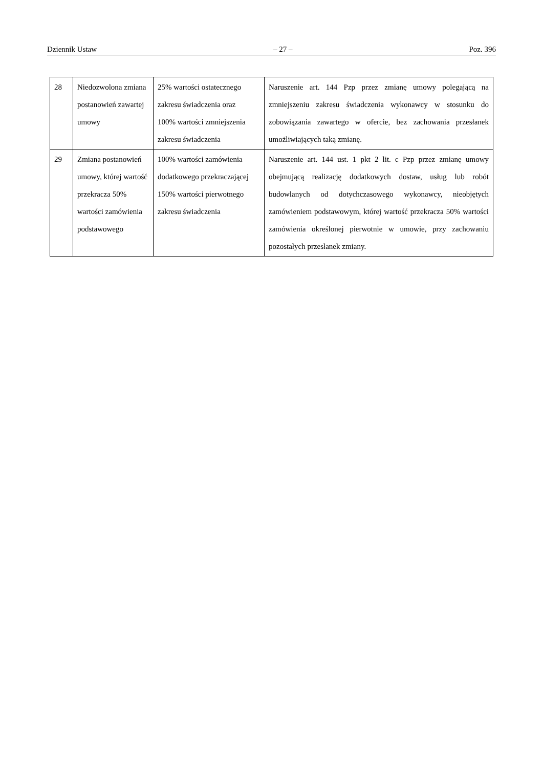Dziennik Ustaw – 27 – Poz. 396
| 28 | Niedozwolona zmiana postanowień zawartej umowy | 25% wartości ostatecznego zakresu świadczenia oraz 100% wartości zmniejszenia zakresu świadczenia | Naruszenie art. 144 Pzp przez zmianę umowy polegającą na zmniejszeniu zakresu świadczenia wykonawcy w stosunku do zobowiązania zawartego w ofercie, bez zachowania przesłanek umożliwiających taką zmianę. |
| 29 | Zmiana postanowień umowy, której wartość przekracza 50% wartości zamówienia podstawowego | 100% wartości zamówienia dodatkowego przekraczającej 150% wartości pierwotnego zakresu świadczenia | Naruszenie art. 144 ust. 1 pkt 2 lit. c Pzp przez zmianę umowy obejmującą realizację dodatkowych dostaw, usług lub robót budowlanych od dotychczasowego wykonawcy, nieobjętych zamówieniem podstawowym, której wartość przekracza 50% wartości zamówienia określonej pierwotnie w umowie, przy zachowaniu pozostałych przesłanek zmiany. |